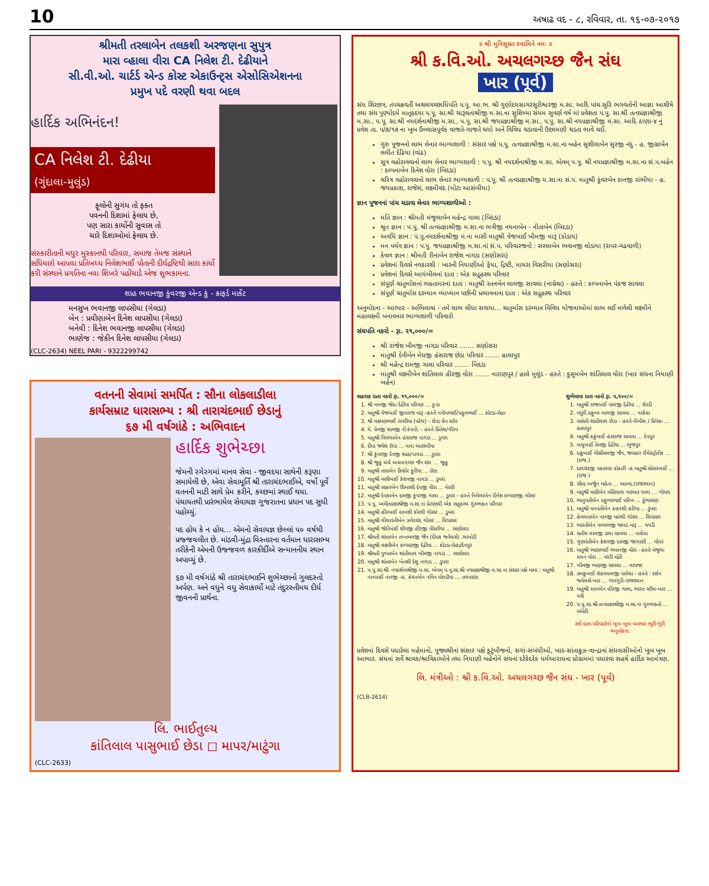10 અષાઢ વદ - ૮, રવિવાર, તા. ૧૬-૦૭-૨૦૧૭
શ્રીમતી તરલાબેન તલકશી અરજણના સુપુત્ર
મારા વ્હાલા વીરા CA નિલેશ ટી. દેઢીયાને
સી.વી.ઓ. ચાર્ટર્ડ એન્ડ કોસ્ટ એકાઉન્ટ્સ એસોસિએશનના
પ્રમુખ પદે વરણી થવા બદલ
હાર્દિક અભિનંદન!
CA નિલેશ ટી. દેઢીયા
(ગુંદાલા-મુલુંડ)
ફૂલોની સુગંધ તો ફક્ત
પવનની દિશામાં ફેલાય છે,
પણ સારા કાર્યોની સુવાસ તો
ચારે દિશાઓમાં ફેલાય છે.
સંસ્કારીતાની મધુર મુસ્કાનથી પરિવાર, સમાજ તેમજ સંસ્થાને સધિયારો આપવા પ્રતિબધ્ધ નિલેશભાઈ પોતાની દીર્ઘદ્રષ્ટિથી સારા કાર્યો કરી સંસ્થાને પ્રગતિના નવા શિખરે પહોંચાડે એજ શુભકામના.
શાહ ભવાનજી કુંવરજી એન્ડ કું - ક્રાફર્ડ માર્કેટ
મનસુખ ભવાનજી લાપસીયા (ગેલડા)
બેન : પ્રવીણાબેન દિનેશ લાપસીયા (ગેલડા)
બનેવી : દિનેશ ભવાનજી લાપસીયા (ગેલડા)
ભાણેજ : જેકીન દિનેશ લાપસીયા (ગેલડા)
(CLC-2634) NEEL PARI - 9322299742
વતનની સેવામાં સમર્પિત : સૌના લોકલાડીલા
કાર્યસમ્રાટ ધારાસભ્ય : શ્રી તારાચંદભાઈ છેડાનું
૬૭ મી વર્ષગાંઠે : અભિવાદન
હાર્દિક શુભેચ્છા
જેમની રગેરગમાં માનવ સેવા - જીવદયા સાથેની કરૂણા સમાયેલી છે, એવા સેવામૂર્તિ શ્રી તારાચંદભાઈએ, વર્ષો પૂર્વે વતનની માટી સાથે પ્રેમ કરીને, કચ્છમાં સ્થાઈ થયા. પંચાયતથી પ્રારંભાયેલ સેવાયજ્ઞ ગુજરાતના પ્રધાન પદ સુધી પહોચ્યું.
પદ હોય કે ન હોય... એમનો સેવાયજ્ઞ છેલ્લાં ૫૦ વર્ષથી પ્રજ્જવલીત છે. માંડવી-મુંદ્રા વિસ્તારના વર્તમાન ધારાસભ્ય તરીકેની એમની ઉજ્જવળ કારકીર્દીએ સન્માનનીય સ્થાન અપાવ્યું છે.
૬૭ મી વર્ષગાંઠે શ્રી તારાચંદભાઈને શુભેચ્છાનો ગુલદસ્તો અર્પણ. અને વધુને વધુ સેવાકાર્યો માટે તંદુરસ્તીમય દીર્ઘ જીવનની પ્રાર્થના.
લિ. ભાઈતુલ્ય
કાંતિલાલ પાસુભાઈ છેડા ◻ માપર/માટુંગા
(CLC-2633)
॥ શ્રી મુનિસુવ્રત સ્વામિને નમઃ ॥
શ્રી ક.વિ.ઓ. અચલગચ્છ જૈન સંઘ
ખાર (પૂર્વ)
સંઘ શિરછત્ર, તપચક્રવર્તી અચલગચ્છાધિપતિ પ.પૂ. આ.ભ. શ્રી ગુણોદયસાગરસૂરીશ્વરજી મ.સા. આદિ પાંચ સુરિ ભગવંતોની આજ્ઞા આશીષે તથા સંઘ પુણ્યોદયે માતૃહૃદયા પ.પૂ. સા.શ્રી ચારૂલતાશ્રીજી મ.સા.ના સુશિષ્યા સંયમ સુવર્ણ વર્ષ માં પ્રવેશતા પ.પૂ. સા.શ્રી તત્વપ્રજ્ઞાશ્રીજી મ.સા., પ.પૂ. સા.શ્રી નયદર્શનાશ્રીજી મ.સા., પ.પૂ. સા.શ્રી જયપ્રજ્ઞાશ્રીજી મ.સા., પ.પૂ. સા.શ્રી નયપ્રજ્ઞાશ્રીજી મ.સા. આદિ ઠાણા-૪ નું પ્રવેશ તા. ૫/૭/૧૭ ના ખૂબ ઉલ્લાસપૂર્વક વાજતે-ગાજતે થયો અને વિવિધ ચડાવાની ઉછામણી ચડતા ભાવે થઈ.
ગુરુ પૂજનનો લાભ લેનાર ભાગ્યશાળી : સંસાર પક્ષે પ.પૂ. તત્વપ્રજ્ઞાશ્રીજી મ.સા.ના બહેન સુશીલાબેન સુરજી નંદુ - હ. જીગ્નાબેન લલીત દેઢિયા (વાંઢ)
સૂત્ર વહોરાવવાનો લાભ લેનાર ભાગ્યશાળી : પ.પૂ. શ્રી નયદર્શનાશ્રીજી મ.સા. એવમ્ પ.પૂ. શ્રી નયપ્રજ્ઞાશ્રીજી મ.સા.ના સં.પ.બહેન : કલ્પનાબેન દિનેશ વોરા (બિદડા)
ચરિત્ર વહોરાવવાનો લાભ લેનાર ભાગ્યશાળી : પ.પૂ. શ્રી તત્વપ્રજ્ઞાશ્રીજી મ.સા.ના સં.પ. માતુશ્રી કુંવરબેન કાનજી રાંભીયા - હ. જયપ્રકાશ, રાજેશ, લક્ષ્મીચંદ (મોટા આસંબીયા)
જ્ઞાન પૂજનનાં પાંચ ચડાવા લેનાર ભાગ્યશાળીઓ :
મતિ જ્ઞાન : શ્રીમતી મંજુલાબેન મહેન્દ્ર ગાલા (બિદડા)
શ્રુત જ્ઞાન : પ.પૂ. શ્રી તત્વપ્રજ્ઞાશ્રીજી મ.સા.ના ભત્રીજી નયનાબેન - નીતાબેન (બિદડા)
અવધિ જ્ઞાન : પ.પૂ.નયદર્શનાશ્રીજી મ.ના માસી માતુશ્રી વેજબાઈ ખીમજી મારૂ (કોડાય)
મન પર્યવ જ્ઞાન : પ.પૂ. જયપ્રજ્ઞાશ્રીજી મ.સા.નાં સં.પ. પરિવારજનો : સરલાબેન ભવાનજી લોડાયા (રાપર-ગઢવાળી)
કેવળ જ્ઞાન : શ્રીમતી રીનાબેન રાજેશ નાગડા (સણોસરા)
પ્રવેશનાં દિવસે નવકારશી : ખારની નિયાણીઓ ફેયા, દ્રિષ્ટી, માયરા વિસરીયા (સણોસરા)
પ્રવેશનાં દિવસે આયંબીલનાં દાતા : એક સદ્ગૃહસ્થ પરિવાર
સંપૂર્ણ ચાતુર્માસનાં ભક્તામરનાં દાતા : માતુશ્રી રતનબેન લાલજી સાવલા (નાગ્રેચા) - હસ્તે : કલ્પનાબેન પંકજ સાવલા
સંપૂર્ણ ચાતુર્માસ દરમ્યાન વ્યાખ્યાન પછીની પ્રભાવનાના દાતા : એક સદ્ગૃહસ્થ પરિવાર
અનુમોદના - આભાર - અભિલાષા - તમે લાભ લીધા સવાયા... ચાતુર્માસ દરમ્યાન વિવિધ યોજનાઓમાં લાભ લઈ મળેલી લક્ષ્મીને મહાલક્ષ્મી બનાવનાર ભાગ્યશાળી પરિવારો
સંઘપતિ નકરો - રૂા. ૨૧,૦૦૦/=
શ્રી રાજેશ ખીમજી નાગડા પરિવાર ....... સણોસરા
માતુશ્રી દેવીબેન મેઘજી હંસરાજ છેડા પરિવાર ....... હાલાપુર
શ્રી મહેન્દ્ર રામજી ગાલા પરિવાર ....... બિદડા
માતુશ્રી લક્ષ્મીબેન શાંતિલાલ હીરજી વોરા ....... નારાણપુર / હાલે મુલુંડ - હસ્તે : કુસુમબેન શાંતિલાલ વોરા (ખાર સંઘના નિયાણી બહેન)
સહાયક દાતા નકરો રૂા. ૧૧,૦૦૦/=
1. શ્રી નાનજી જેઠા દેઢીયા પરિવાર ... ટુન્ડા
2. માતુશ્રી વેજબાઈ જીવરાજ મારૂ -હસ્તે નવીનભાઈ/પ્રફુલભાઈ ... કોટડા-રોહા
3. શ્રી લક્ષ્મણભાઈ રાવરીયા (પટેલ) - છેડા ગ્રેન સ્ટોર
4. મે. પ્રેમજી શામજી ની કંપની. - હસ્તે પ્રિતેશ/ગૌરવ
5. માતુશ્રી વિમળાબેન હંસરાજ નાગડા ... ડુમરા
6. દીપા જયેશ છેડા ... નાના આસંબીયા
7. શ્રી કુંવરજી દેવજી શાહ/નાગડા ... ડુમરા
8. શ્રી જુહુ ચર્ચ અચલગચ્છ જૈન સંઘ ... જુહુ
9. માતુશ્રી તારાબેન કિશોર ફુરીયા ... ડોણ
10. માતુશ્રી મણીબાઈ કેશવજી નાગડા ... ડુમરા
11. માતુશ્રી સાકરબેન ઊમરશી દેવજી વીરા ... મેરાઉ
12. માતુશ્રી દેવકાબેન દામજી કુંવરજી ગાલા ... ડુમરા - હસ્તે નિર્મળાબેન દીનેશ કલ્યાણજી ગોસર
13. પ.પૂ. અમીતપ્રજ્ઞાશ્રીજી મ.સા.ના પ્રેરણાથી એક સદ્ગૃહસ્થ ગુરુભક્ત પરિવાર
14. માતુશ્રી હીરબાઈ રતનશી કોરશી ગોસર ... ડુમરા
15. માતુશ્રી લીલાવંતીબેન ઝવેરચંદ ગોસર ... ચિયાસર
16. માતુશ્રી જેઠીબાઈ શીવજી હીરજી વીસરીયા ... સણોસરા
17. શ્રીમતી શાંતાબેન તખ્તમલજી જૈન (દીપક જ્વેલર્સ) .લાબોડી
18. માતુશ્રી લક્ષ્મીબેન કલ્યાણજી દેઢીયા ... કોટડા-રોહા/દેવપુર
19. શ્રીમતી પુષ્પાબેન શાંતીલાલ ખીમજી નાગડા ... સણોસરા
20. માતુશ્રી શાંતાબેન ખેતશી દેશુ નાગડા ... ડુમરા
21. પ.પૂ.સા.શ્રી. નયદર્શનાશ્રીજી મ.સા. એવમ્ પ.પૂ.સા.શ્રી નયપ્રજ્ઞાશ્રીજી મ.સા.ના સંસાર પક્ષે મામા : માતુશ્રી નાનબાઈ નાનજી -હ. કંચનબેન નવિન પોલડીયા ... તલવાણા
શુભેચ્છક દાતા નકરો રૂા. ૫,૧૦૦/=
1. માતુશ્રી રાજબાઈ વાલજી દેઢીયા ... શેરડી
2. મયુરી પ્રફુલ્લ લાલજી સાવલા ... નાગ્રેચા
3. વાસંતી શાંતીલાલ છેડા - હસ્તે નીખીલ / પ્રિયંકા ... હાલાપુર
4. માતુશ્રી કકુંબાઈ હંસરાજ સાવલા ... દેવપુર
5. બચુબાઈ પ્રેમજી દેઢીયા ... ભુજપુર
6. દાકુબાઈ મીસ્રીમલજી જૈન, જવાહર ઈલેક્ટ્રોનીક ... (રાજ.)
7. દાલચંદજી વક્તાવર કોઠારી -હ.માતુશ્રી સોસરબાઈ ... (રાજ.)
8. સીમા અર્જુન મહેતા ... આત્મા.(રાજસ્થાન)
9. માતુશ્રી મણીબેન મણિલાલ ગણપત ગાલા ... ગોધરા
10. ભાનુમતીબેન પ્રફુલ્લભાઈ પરિખ ... કુંભાસણ
11. માતુશ્રી ધનવંતીબેન ઠાકરશી હરિયા ... ડુમરા
12. હેમલતાબેન નાનજી ધારશી ગોસર ... ચિયાસર
13. ભારતીબેન વલ્લભજી જાવડ મારૂ ... ત્રગડી
14. સતીષ લાલજી ડાઘા સાવલા ... નાગ્રેચા
15. ગુણવંતીબેન કેશવજી દામજી જાગાણી ... મોપર
16. માતુશ્રી ભાણભાઈ ભવાનજી વોરા - હસ્તે મંજુલા મગન વોરા ... વરંડી મોટી
17. ખીમજી ભાણજી સાવલા ... લાયજા
18. ઝમકુબાઈ શંકરલાલજી પામેચા - હસ્તે : દર્શન જ્વેલર્સ-ખાર ... ગાવગુડી-રાજસ્થાન
19. માતુશ્રી રતનબેન હીરજી ગાલા, ભારત સ્ટીલ-ખાર ... પત્રી
20. પ.પૂ.સા.શ્રી તત્વપ્રજ્ઞાશ્રીજી મ.સા.ના ગુરુભક્તો ... અંધેરી
સર્વે દાતા પરિવારોનો ખૂબ ખૂબ આભાર ભૂરી ભૂરી અનુમોદના.
પ્રવેશનાં દિવસે પધારેલા મહેમાનો, પૂજ્યશ્રીનાં સંસાર પક્ષે કુટુંબીજનો, સગાં-સંબંધીઓ, ખાર-સાંતાક્રુઝ-વાન્દ્રાનાં સંઘવાસીઓનો ખૂબ ખૂબ આભાર. સંઘનાં સર્વે શ્રાવક/શ્રાવિકાઓને તથા નિયાણી બહેનોને સંઘનાં દરેકેદરેક ધર્મઆરાધના પ્રોગ્રામમાં પધારવા સહર્ષ હાર્દિક આમંત્રણ.
લિ. મંત્રીઓ : શ્રી ક.વિ.ઓ. અચલગચ્છ જૈન સંઘ - ખાર (પૂર્વ)
(CLB-2614)